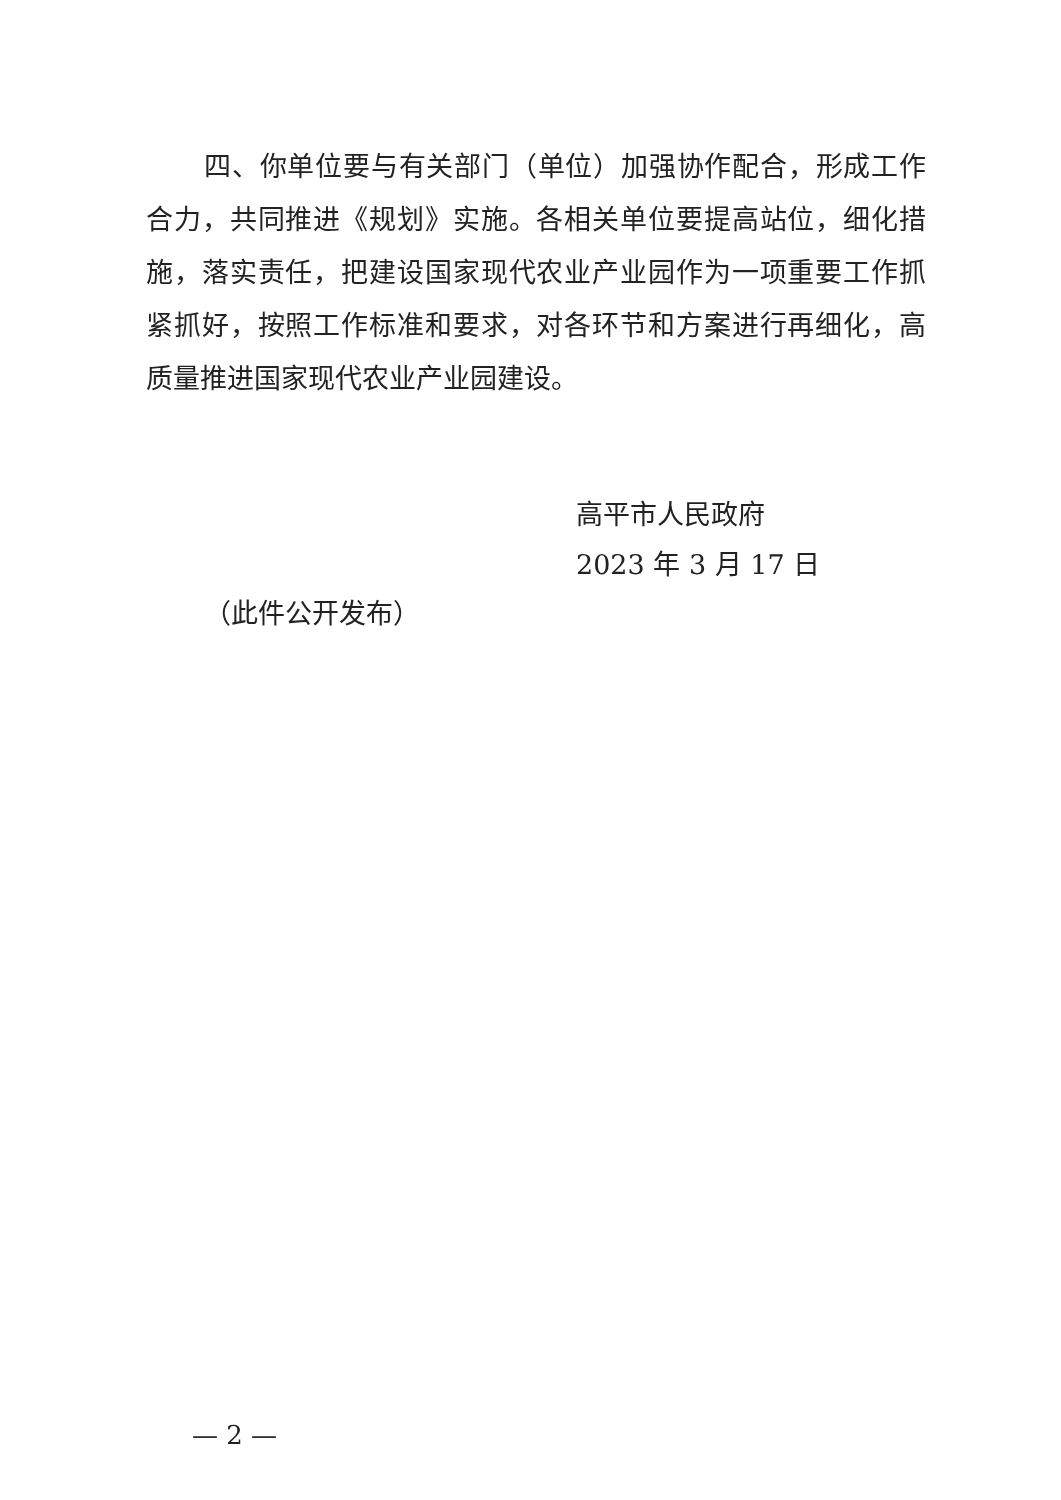四、你单位要与有关部门（单位）加强协作配合，形成工作合力，共同推进《规划》实施。各相关单位要提高站位，细化措施，落实责任，把建设国家现代农业产业园作为一项重要工作抓紧抓好，按照工作标准和要求，对各环节和方案进行再细化，高质量推进国家现代农业产业园建设。
高平市人民政府
2023 年 3 月 17 日
（此件公开发布）
— 2 —